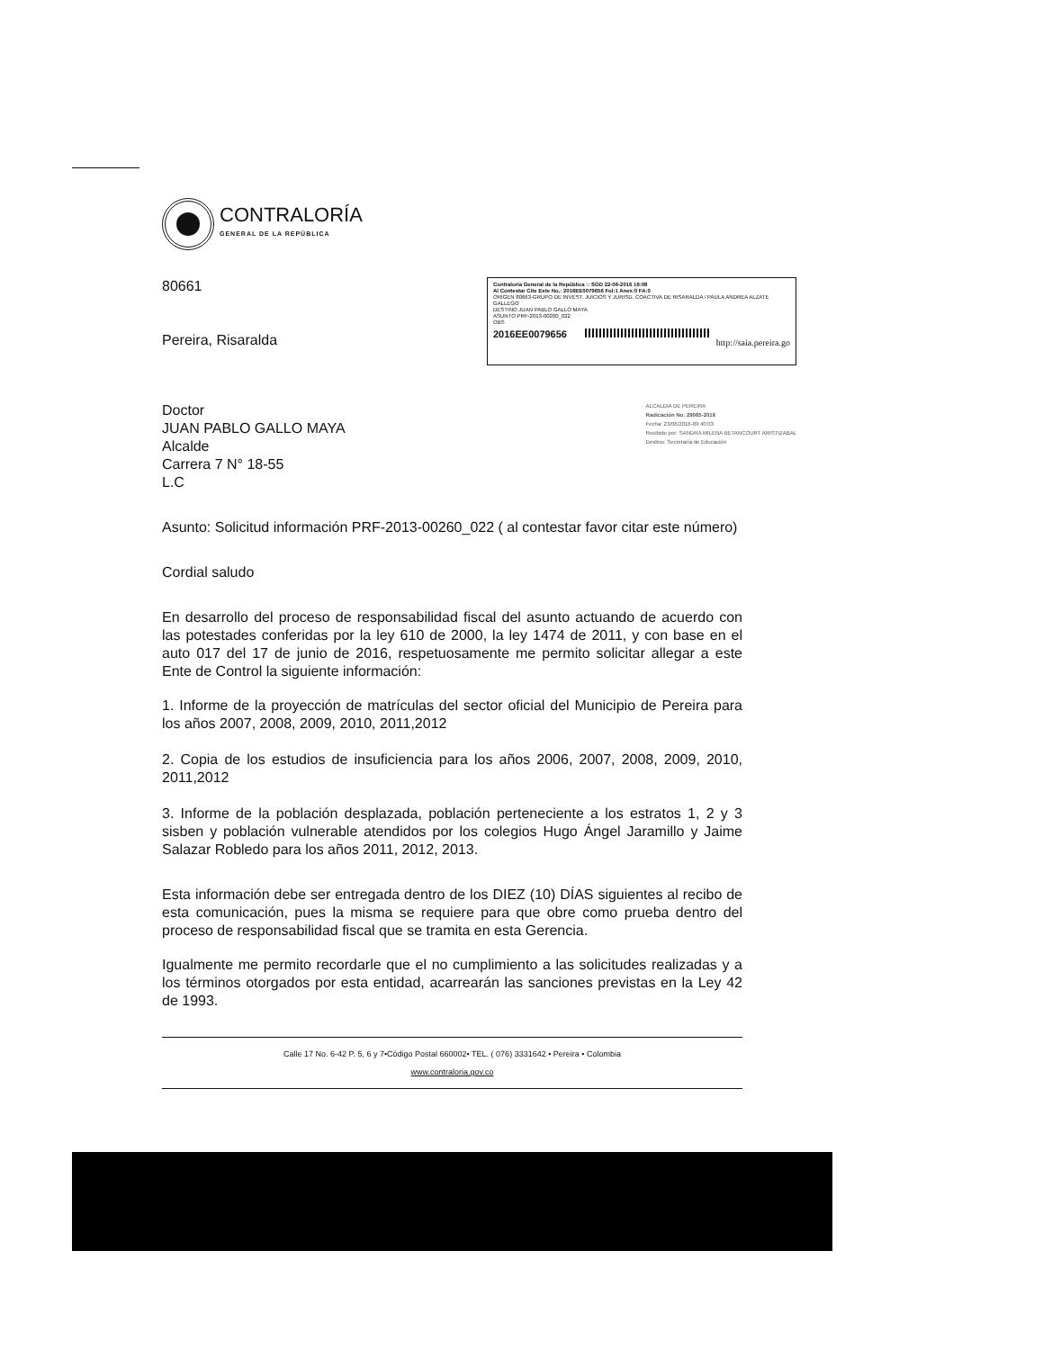CONTRALORÍA
GENERAL DE LA REPÚBLICA
80661
Pereira, Risaralda
Contraloría General de la República :: SGD 22-06-2016 16:08
Al Contestar Cite Este No.: 2016EE0079656 Fol:1 Anex:0 FA:0
ORIGEN 80663-GRUPO DE INVEST. JUICIOS Y JURISD. COACTIVA DE RISARALDA / PAULA ANDREA ALZATE GALLEGO
DESTINO JUAN PABLO GALLO MAYA
ASUNTO PRF-2013-00260_022
OBS
2016EE0079656
http://saia.pereira.go
Doctor
JUAN PABLO GALLO MAYA
Alcalde
Carrera 7 N° 18-55
L.C
ALCALDIA DE PEREIRA
Radicación No: 29065-2016
Fecha: 23/06/2016-09:40:03
Recibido por: SANDRA MILENA BETANCOURT ARISTIZABAL
Destino: Secretaría de Educación
Asunto: Solicitud información PRF-2013-00260_022 ( al contestar favor citar este número)
Cordial saludo
En desarrollo del proceso de responsabilidad fiscal del asunto actuando de acuerdo con las potestades conferidas por la ley 610 de 2000, la ley 1474 de 2011, y con base en el auto 017 del 17 de junio de 2016, respetuosamente me permito solicitar allegar a este Ente de Control la siguiente información:
1. Informe de la proyección de matrículas del sector oficial del Municipio de Pereira para los años 2007, 2008, 2009, 2010, 2011,2012
2. Copia de los estudios de insuficiencia para los años 2006, 2007, 2008, 2009, 2010, 2011,2012
3. Informe de la población desplazada, población perteneciente a los estratos 1, 2 y 3 sisben y población vulnerable atendidos por los colegios Hugo Ángel Jaramillo y Jaime Salazar Robledo para los años 2011, 2012, 2013.
Esta información debe ser entregada dentro de los DIEZ (10) DÍAS siguientes al recibo de esta comunicación, pues la misma se requiere para que obre como prueba dentro del proceso de responsabilidad fiscal que se tramita en esta Gerencia.
Igualmente me permito recordarle que el no cumplimiento a las solicitudes realizadas y a los términos otorgados por esta entidad, acarrearán las sanciones previstas en la Ley 42 de 1993.
Calle 17 No. 6-42 P. 5, 6 y 7•Código Postal 660002• TEL. ( 076) 3331642 • Pereira • Colombia
www.contraloria.gov.co